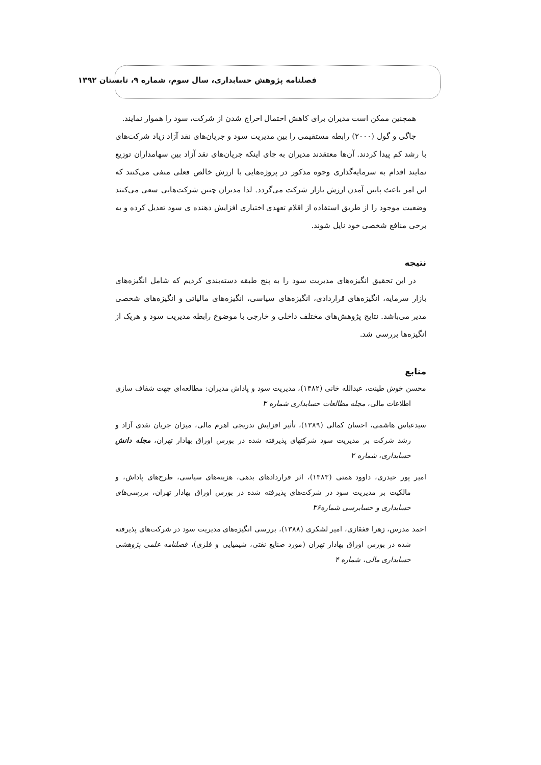فصلنامه پژوهش حسابداری، سال سوم، شماره ۹، تابستان ۱۳۹۲
همچنین ممکن است مدیران برای کاهش احتمال اخراج شدن از شرکت، سود را هموار نمایند.
جاگی و گول (۲۰۰۰) رابطه مستقیمی را بین مدیریت سود و جریان‌های نقد آزاد زیاد شرکت‌های با رشد کم پیدا کردند. آن‌ها معتقدند مدیران به جای اینکه جریان‌های نقد آزاد بین سهامداران توزیع نمایند اقدام به سرمایه‌گذاری وجوه مذکور در پروژه‌هایی با ارزش خالص فعلی منفی می‌کنند که این امر باعث پایین آمدن ارزش بازار شرکت می‌گردد. لذا مدیران چنین شرکت‌هایی سعی می‌کنند وضعیت موجود را از طریق استفاده از اقلام تعهدی اختیاری افزایش دهنده ی سود تعدیل کرده و به برخی منافع شخصی خود نایل شوند.
نتیجه
در این تحقیق انگیزه‌های مدیریت سود را به پنج طبقه دسته‌بندی کردیم که شامل انگیزه‌های بازار سرمایه، انگیزه‌های قراردادی، انگیزه‌های سیاسی، انگیزه‌های مالیاتی و انگیزه‌های شخصی مدیر می‌باشد. نتایج پژوهش‌های مختلف داخلی و خارجی با موضوع رابطه مدیریت سود و هریک از انگیزه‌ها بررسی شد.
منابع
محسن خوش طینت، عبدالله خانی (۱۳۸۲)، مدیریت سود و پاداش مدیران: مطالعه‌ای جهت شفاف سازی اطلاعات مالی، مجله مطالعات حسابداری شماره ۳
سیدعباس هاشمی، احسان کمالی (۱۳۸۹)، تأثیر افزایش تدریجی اهرم مالی، میزان جریان نقدی آزاد و رشد شرکت بر مدیریت سود شرکتهای پذیرفته شده در بورس اوراق بهادار تهران، مجله دانش حسابداری، شماره ۲
امیر پور حیدری، داوود همتی (۱۳۸۳)، اثر قراردادهای بدهی، هزینه‌های سیاسی، طرح‌های پاداش، و مالکیت بر مدیریت سود در شرکت‌های پذیرفته شده در بورس اوراق بهادار تهران، بررسی‌های حسابداری و حسابرسی شماره۳۶
احمد مدرس، زهرا قفقازی، امیر لشکری (۱۳۸۸)، بررسی انگیزه‌های مدیریت سود در شرکت‌های پذیرفته شده در بورس اوراق بهادار تهران (مورد صنایع نفتی، شیمیایی و فلزی)، فصلنامه علمی پژوهشی حسابداری مالی، شماره ۴